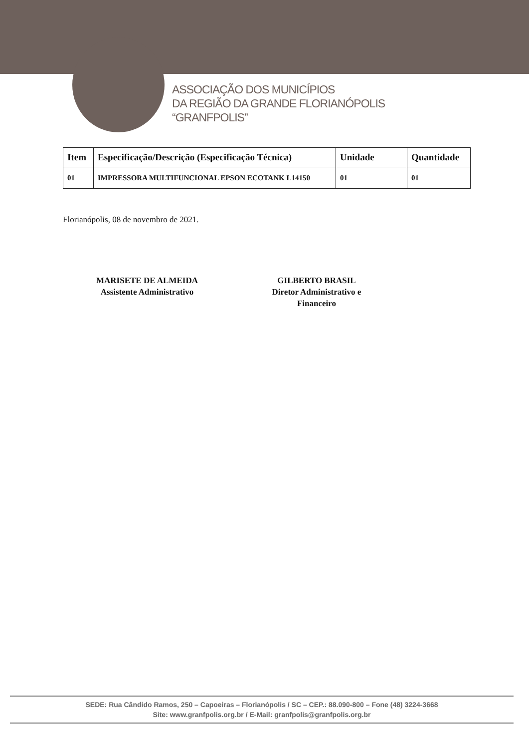ASSOCIAÇÃO DOS MUNICÍPIOS
DA REGIÃO DA GRANDE FLORIANÓPOLIS
“GRANFPOLIS”
| Item | Especificação/Descrição (Especificação Técnica) | Unidade | Quantidade |
| --- | --- | --- | --- |
| 01 | IMPRESSORA MULTIFUNCIONAL EPSON ECOTANK L14150 | 01 | 01 |
Florianópolis, 08 de novembro de 2021.
MARISETE DE ALMEIDA
Assistente Administrativo
GILBERTO BRASIL
Diretor Administrativo e
Financeiro
SEDE: Rua Cândido Ramos, 250 – Capoeiras – Florianópolis / SC – CEP.: 88.090-800 – Fone (48) 3224-3668
Site: www.granfpolis.org.br / E-Mail: granfpolis@granfpolis.org.br